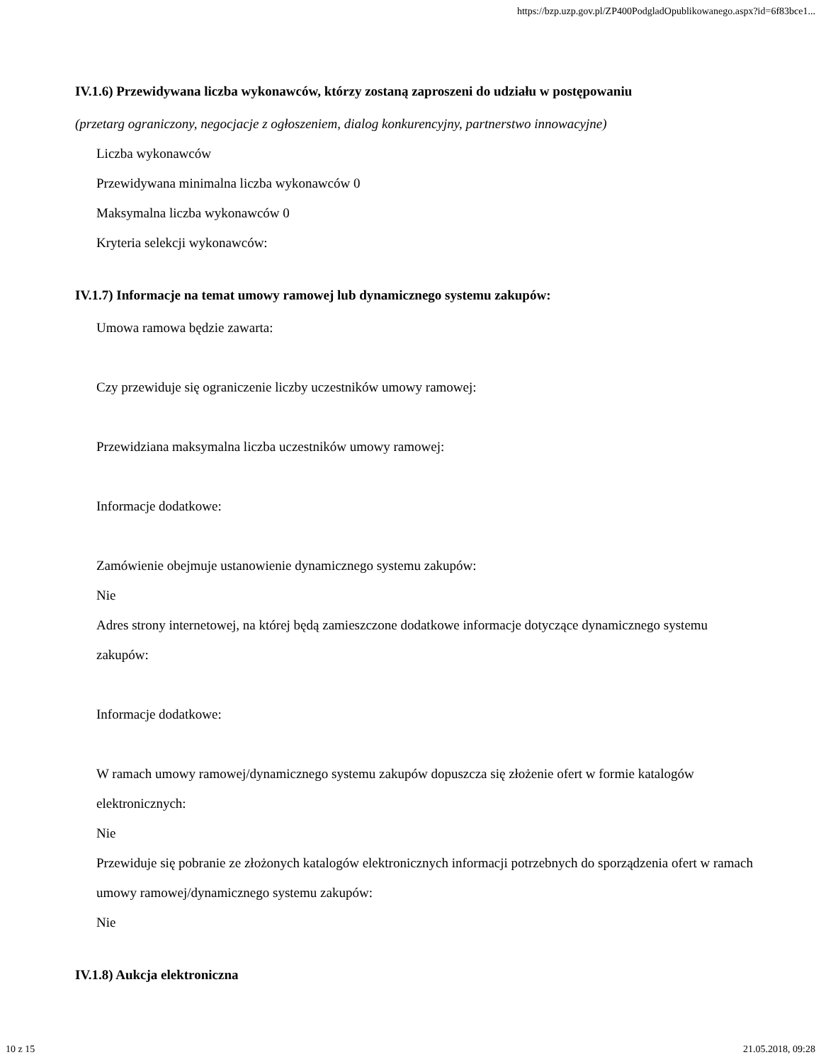https://bzp.uzp.gov.pl/ZP400PodgladOpublikowanego.aspx?id=6f83bce1...
IV.1.6) Przewidywana liczba wykonawców, którzy zostaną zaproszeni do udziału w postępowaniu
(przetarg ograniczony, negocjacje z ogłoszeniem, dialog konkurencyjny, partnerstwo innowacyjne)
Liczba wykonawców
Przewidywana minimalna liczba wykonawców 0
Maksymalna liczba wykonawców 0
Kryteria selekcji wykonawców:
IV.1.7) Informacje na temat umowy ramowej lub dynamicznego systemu zakupów:
Umowa ramowa będzie zawarta:
Czy przewiduje się ograniczenie liczby uczestników umowy ramowej:
Przewidziana maksymalna liczba uczestników umowy ramowej:
Informacje dodatkowe:
Zamówienie obejmuje ustanowienie dynamicznego systemu zakupów:
Nie
Adres strony internetowej, na której będą zamieszczone dodatkowe informacje dotyczące dynamicznego systemu zakupów:
Informacje dodatkowe:
W ramach umowy ramowej/dynamicznego systemu zakupów dopuszcza się złożenie ofert w formie katalogów elektronicznych:
Nie
Przewiduje się pobranie ze złożonych katalogów elektronicznych informacji potrzebnych do sporządzenia ofert w ramach umowy ramowej/dynamicznego systemu zakupów:
Nie
IV.1.8) Aukcja elektroniczna
10 z 15 21.05.2018, 09:28